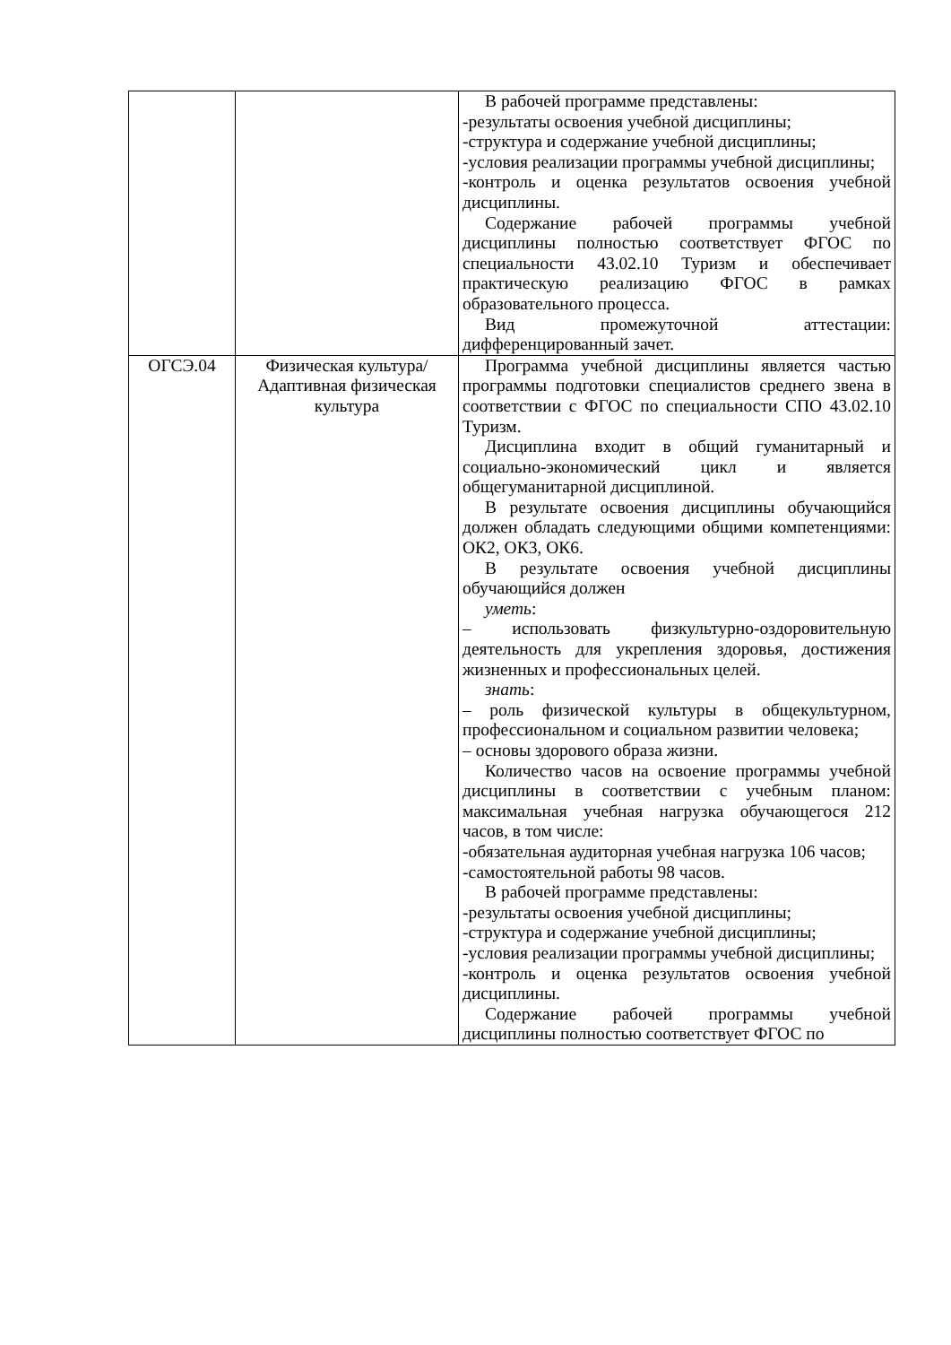| | | В рабочей программе представлены: -результаты освоения учебной дисциплины; -структура и содержание учебной дисциплины; -условия реализации программы учебной дисциплины; -контроль и оценка результатов освоения учебной дисциплины. Содержание рабочей программы учебной дисциплины полностью соответствует ФГОС по специальности 43.02.10 Туризм и обеспечивает практическую реализацию ФГОС в рамках образовательного процесса. Вид промежуточной аттестации: дифференцированный зачет. |
| ОГСЭ.04 | Физическая культура/Адаптивная физическая культура | Программа учебной дисциплины является частью программы подготовки специалистов среднего звена в соответствии с ФГОС по специальности СПО 43.02.10 Туризм. Дисциплина входит в общий гуманитарный и социально-экономический цикл и является общегуманитарной дисциплиной. В результате освоения дисциплины обучающийся должен обладать следующими общими компетенциями: ОК2, ОК3, ОК6. В результате освоения учебной дисциплины обучающийся должен уметь : – использовать физкультурно-оздоровительную деятельность для укрепления здоровья, достижения жизненных и профессиональных целей. знать : – роль физической культуры в общекультурном, профессиональном и социальном развитии человека; – основы здорового образа жизни. Количество часов на освоение программы учебной дисциплины в соответствии с учебным планом: максимальная учебная нагрузка обучающегося 212 часов, в том числе: -обязательная аудиторная учебная нагрузка 106 часов; -самостоятельной работы 98 часов. В рабочей программе представлены: -результаты освоения учебной дисциплины; -структура и содержание учебной дисциплины; -условия реализации программы учебной дисциплины; -контроль и оценка результатов освоения учебной дисциплины. Содержание рабочей программы учебной дисциплины полностью соответствует ФГОС по |